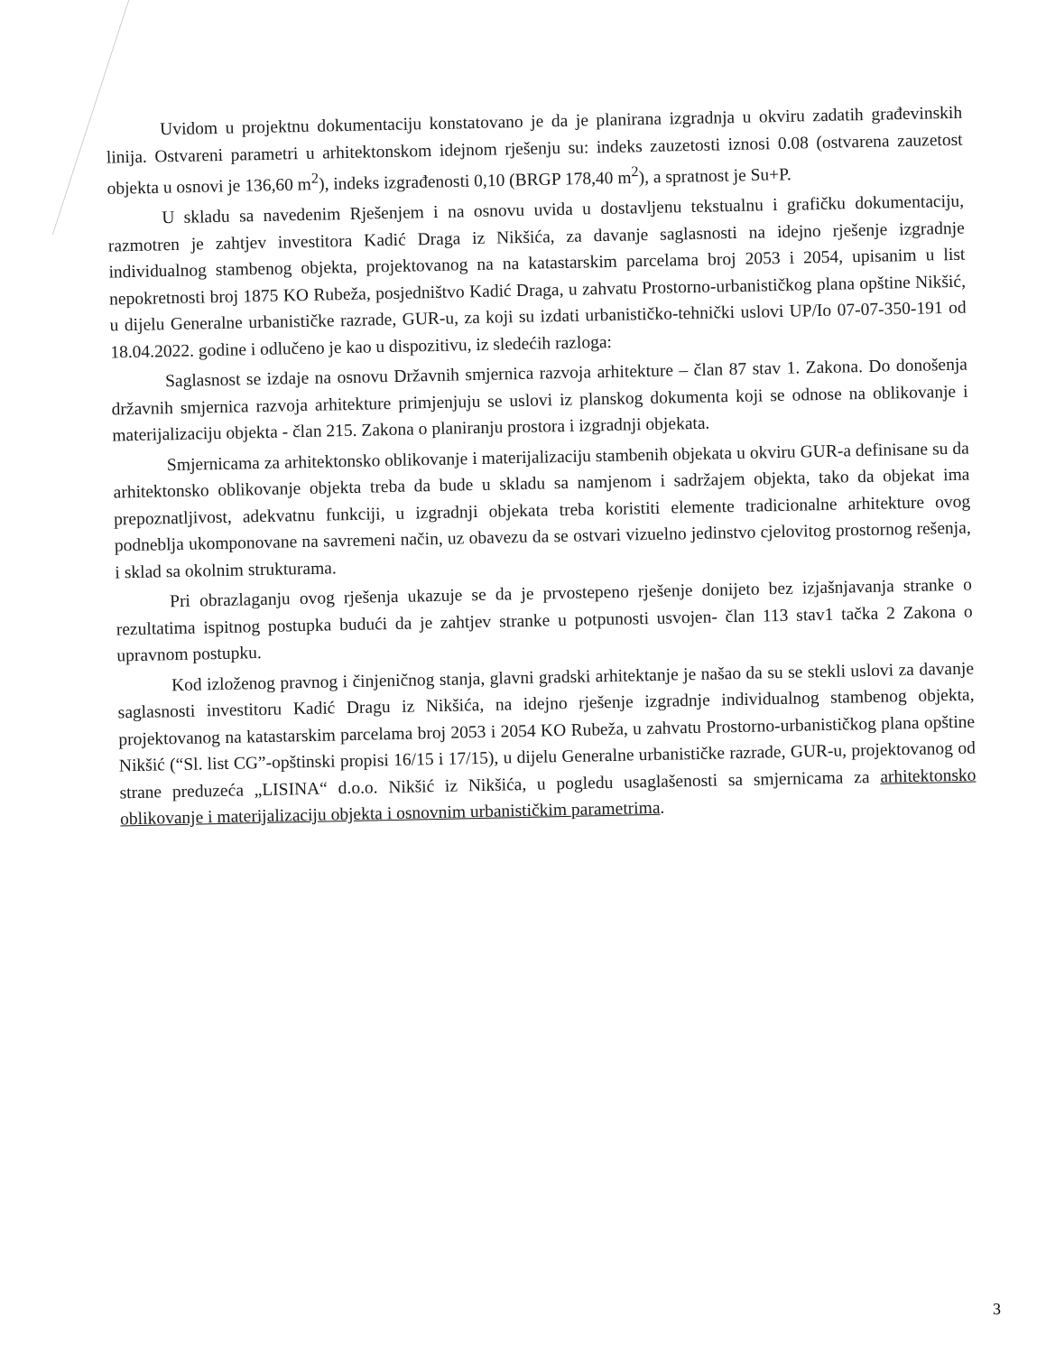Uvidom u projektnu dokumentaciju konstatovano je da je planirana izgradnja u okviru zadatih građevinskih linija. Ostvareni parametri u arhitektonskom idejnom rješenju su: indeks zauzetosti iznosi 0.08 (ostvarena zauzetost objekta u osnovi je 136,60 m<sup>2</sup>), indeks izgrađenosti 0,10 (BRGP 178,40 m<sup>2</sup>), a spratnost je Su+P.
U skladu sa navedenim Rješenjem i na osnovu uvida u dostavljenu tekstualnu i grafičku dokumentaciju, razmotren je zahtjev investitora Kadić Draga iz Nikšića, za davanje saglasnosti na idejno rješenje izgradnje individualnog stambenog objekta, projektovanog na na katastarskim parcelama broj 2053 i 2054, upisanim u list nepokretnosti broj 1875 KO Rubeža, posjedništvo Kadić Draga, u zahvatu Prostorno-urbanističkog plana opštine Nikšić, u dijelu Generalne urbanističke razrade, GUR-u, za koji su izdati urbanističko-tehnički uslovi UP/Io 07-07-350-191 od 18.04.2022. godine i odlučeno je kao u dispozitivu, iz sledećih razloga:
Saglasnost se izdaje na osnovu Državnih smjernica razvoja arhitekture – član 87 stav 1. Zakona. Do donošenja državnih smjernica razvoja arhitekture primjenjuju se uslovi iz planskog dokumenta koji se odnose na oblikovanje i materijalizaciju objekta - član 215. Zakona o planiranju prostora i izgradnji objekata.
Smjernicama za arhitektonsko oblikovanje i materijalizaciju stambenih objekata u okviru GUR-a definisane su da arhitektonsko oblikovanje objekta treba da bude u skladu sa namjenom i sadržajem objekta, tako da objekat ima prepoznatljivost, adekvatnu funkciji, u izgradnji objekata treba koristiti elemente tradicionalne arhitekture ovog podneblja ukomponovane na savremeni način, uz obavezu da se ostvari vizuelno jedinstvo cjelovitog prostornog rešenja, i sklad sa okolnim strukturama.
Pri obrazlaganju ovog rješenja ukazuje se da je prvostepeno rješenje donijeto bez izjašnjavanja stranke o rezultatima ispitnog postupka budući da je zahtjev stranke u potpunosti usvojen- član 113 stav1 tačka 2 Zakona o upravnom postupku.
Kod izloženog pravnog i činjeničnog stanja, glavni gradski arhitektanje je našao da su se stekli uslovi za davanje saglasnosti investitoru Kadić Dragu iz Nikšića, na idejno rješenje izgradnje individualnog stambenog objekta, projektovanog na katastarskim parcelama broj 2053 i 2054 KO Rubeža, u zahvatu Prostorno-urbanističkog plana opštine Nikšić (“Sl. list CG”-opštinski propisi 16/15 i 17/15), u dijelu Generalne urbanističke razrade, GUR-u, projektovanog od strane preduzeća „LISINA“ d.o.o. Nikšić iz Nikšića, u pogledu usaglašenosti sa smjernicama za arhitektonsko oblikovanje i materijalizaciju objekta i osnovnim urbanističkim parametrima.
3